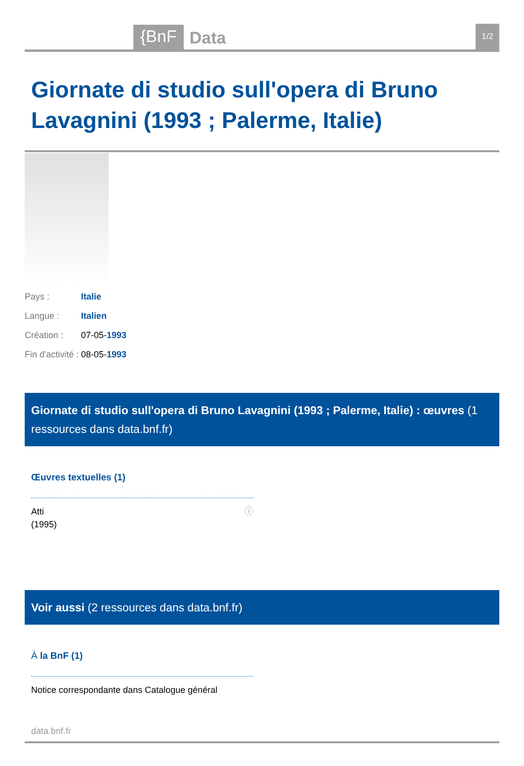{BnF Data 1/2
Giornate di studio sull'opera di Bruno Lavagnini (1993 ; Palerme, Italie)
Pays : Italie
Langue : Italien
Création : 07-05-1993
Fin d'activité : 08-05-1993
Giornate di studio sull'opera di Bruno Lavagnini (1993 ; Palerme, Italie) : œuvres (1 ressources dans data.bnf.fr)
Œuvres textuelles (1)
Atti
(1995) ⓘ
Voir aussi (2 ressources dans data.bnf.fr)
À la BnF (1)
Notice correspondante dans Catalogue général
data.bnf.fr